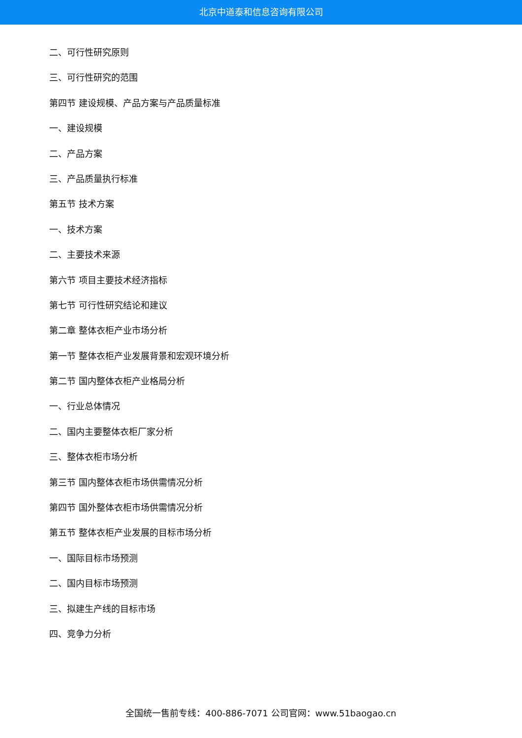北京中道泰和信息咨询有限公司
二、可行性研究原则
三、可行性研究的范围
第四节 建设规模、产品方案与产品质量标准
一、建设规模
二、产品方案
三、产品质量执行标准
第五节 技术方案
一、技术方案
二、主要技术来源
第六节 项目主要技术经济指标
第七节 可行性研究结论和建议
第二章 整体衣柜产业市场分析
第一节 整体衣柜产业发展背景和宏观环境分析
第二节 国内整体衣柜产业格局分析
一、行业总体情况
二、国内主要整体衣柜厂家分析
三、整体衣柜市场分析
第三节 国内整体衣柜市场供需情况分析
第四节 国外整体衣柜市场供需情况分析
第五节 整体衣柜产业发展的目标市场分析
一、国际目标市场预测
二、国内目标市场预测
三、拟建生产线的目标市场
四、竞争力分析
全国统一售前专线：400-886-7071 公司官网：www.51baogao.cn